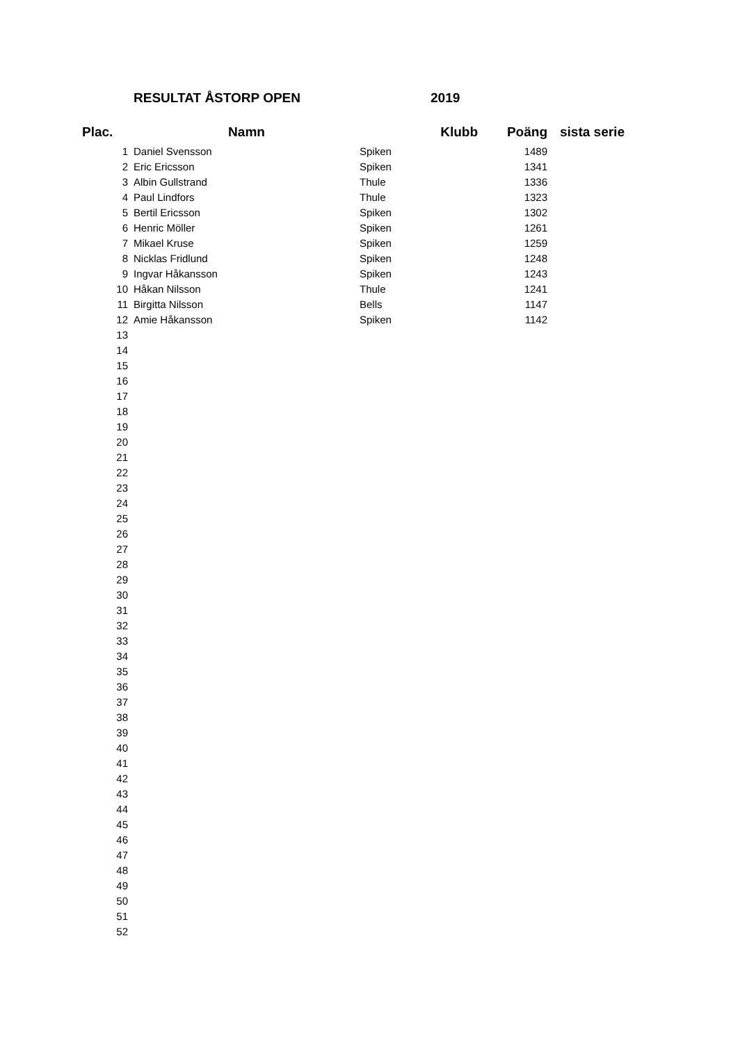RESULTAT ÅSTORP OPEN 2019
| Plac. | Namn | Klubb | Poäng | sista serie |
| --- | --- | --- | --- | --- |
| 1 | Daniel Svensson | Spiken | 1489 | |
| 2 | Eric Ericsson | Spiken | 1341 | |
| 3 | Albin Gullstrand | Thule | 1336 | |
| 4 | Paul Lindfors | Thule | 1323 | |
| 5 | Bertil Ericsson | Spiken | 1302 | |
| 6 | Henric Möller | Spiken | 1261 | |
| 7 | Mikael Kruse | Spiken | 1259 | |
| 8 | Nicklas Fridlund | Spiken | 1248 | |
| 9 | Ingvar Håkansson | Spiken | 1243 | |
| 10 | Håkan Nilsson | Thule | 1241 | |
| 11 | Birgitta Nilsson | Bells | 1147 | |
| 12 | Amie Håkansson | Spiken | 1142 | |
| 13 | | | | |
| 14 | | | | |
| 15 | | | | |
| 16 | | | | |
| 17 | | | | |
| 18 | | | | |
| 19 | | | | |
| 20 | | | | |
| 21 | | | | |
| 22 | | | | |
| 23 | | | | |
| 24 | | | | |
| 25 | | | | |
| 26 | | | | |
| 27 | | | | |
| 28 | | | | |
| 29 | | | | |
| 30 | | | | |
| 31 | | | | |
| 32 | | | | |
| 33 | | | | |
| 34 | | | | |
| 35 | | | | |
| 36 | | | | |
| 37 | | | | |
| 38 | | | | |
| 39 | | | | |
| 40 | | | | |
| 41 | | | | |
| 42 | | | | |
| 43 | | | | |
| 44 | | | | |
| 45 | | | | |
| 46 | | | | |
| 47 | | | | |
| 48 | | | | |
| 49 | | | | |
| 50 | | | | |
| 51 | | | | |
| 52 | | | | |